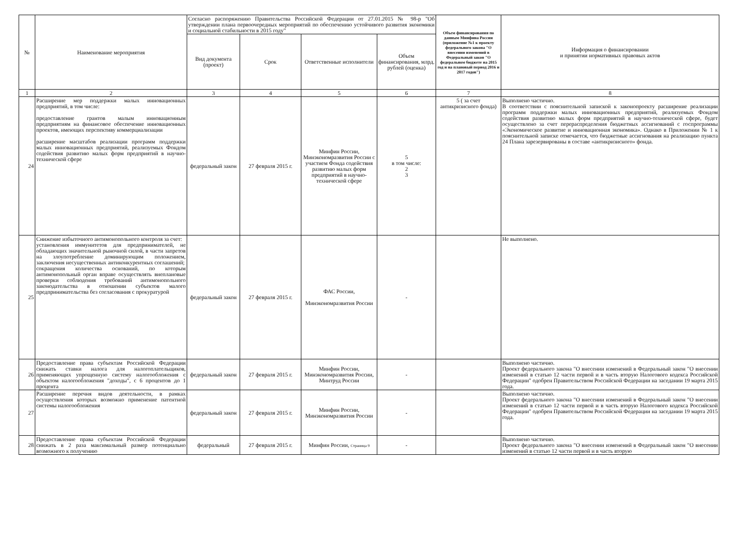| № | Наименование мероприятия | Согласно распоряжению Правительства Российской Федерации от 27.01.2015 № 98-р "Об утверждении плана первоочередных мероприятий по обеспечению устойчивого развития экономики и социальной стабильности в 2015 году" | | | | Объем финансирования по данным Минфина России (приложение №1 к проекту федерального закона "О внесении изменений в Федеральный закон "О федеральном бюджете на 2015 год и на плановый период 2016 и 2017 годов") | Информация о финансировании и принятии нормативных правовых актов |
| --- | --- | --- | --- | --- | --- | --- | --- |
| | | Вид документа (проект) | Срок | Ответственные исполнители | Объем финансирования, млрд. рублей (оценка) | | |
| 1 | 2 | 3 | 4 | 5 | 6 | 7 | 8 |
| 24 | Расширение мер поддержки малых инновационных предприятий, в том числе: предоставление грантов малым инновационным предприятиям на финансовое обеспечение инновационных проектов, имеющих перспективу коммерциализации расширение масштабов реализации программ поддержки малых инновационных предприятий, реализуемых Фондом содействия развитию малых форм предприятий в научно-технической сфере | федеральный закон | 27 февраля 2015 г. | Минфин России, Минэкономразвития России с участием Фонда содействия развитию малых форм предприятий в научно-технической сфере | 5 в том числе: 2 3 | 5 ( за счет антикризисного фонда) | Выполнено частично. В соответствии с пояснительной запиской к законопроекту расширение реализации программ поддержки малых инновационных предприятий, реализуемых Фондом содействия развитию малых форм предприятий в научно-технической сфере, будет осуществлено за счет перераспределения бюджетных ассигнований с госпрограммы «Экономическое развитие и инновационная экономика». Однако в Приложении № 1 к пояснительной записке отмечается, что бюджетные ассигнования на реализацию пункта 24 Плана зарезервированы в составе «антикризисного» фонда. |
| 25 | Снижение избыточного антимонопольного контроля за счет: установления иммунитетов для предпринимателей, не обладающих значительной рыночной силой, в части запретов на злоупотребление доминирующим положением, заключения несущественных антиконкурентных соглашений; сокращения количества оснований, по которым антимонопольный орган вправе осуществлять внеплановые проверки соблюдения требований антимонопольного законодательства в отношении субъектов малого предпринимательства без согласования с прокуратурой | федеральный закон | 27 февраля 2015 г. | ФАС России, Минэкономразвития России | - | | Не выполнено. |
| 26 | Предоставление права субъектам Российской Федерации снижать ставки налога для налогоплательщиков, применяющих упрощенную систему налогообложения с объектом налогообложения "доходы", с 6 процентов до 1 процента | федеральный закон | 27 февраля 2015 г. | Минфин России, Минэкономразвития России, Минтруд России | - | | Выполнено частично. Проект федерального закона "О внесении изменений в Федеральный закон "О внесении изменений в статью 12 части первой и в часть вторую Налогового кодекса Российской Федерации" одобрен Правительством Российской Федерации на заседании 19 марта 2015 года. |
| 27 | Расширение перечня видов деятельности, в рамках осуществления которых возможно применение патентной системы налогообложения | федеральный закон | 27 февраля 2015 г. | Минфин России, Минэкономразвития России | - | | Выполнено частично. Проект федерального закона "О внесении изменений в Федеральный закон "О внесении изменений в статью 12 части первой и в часть вторую Налогового кодекса Российской Федерации" одобрен Правительством Российской Федерации на заседании 19 марта 2015 года. |
| 28 | Предоставление права субъектам Российской Федерации снижать в 2 раза максимальный размер потенциально возможного к получению | федеральный | 27 февраля 2015 г. | Минфин России, Страница 9 | - | | Выполнено частично. Проект федерального закона "О внесении изменений в Федеральный закон "О внесении изменений в статью 12 части первой и в часть вторую |